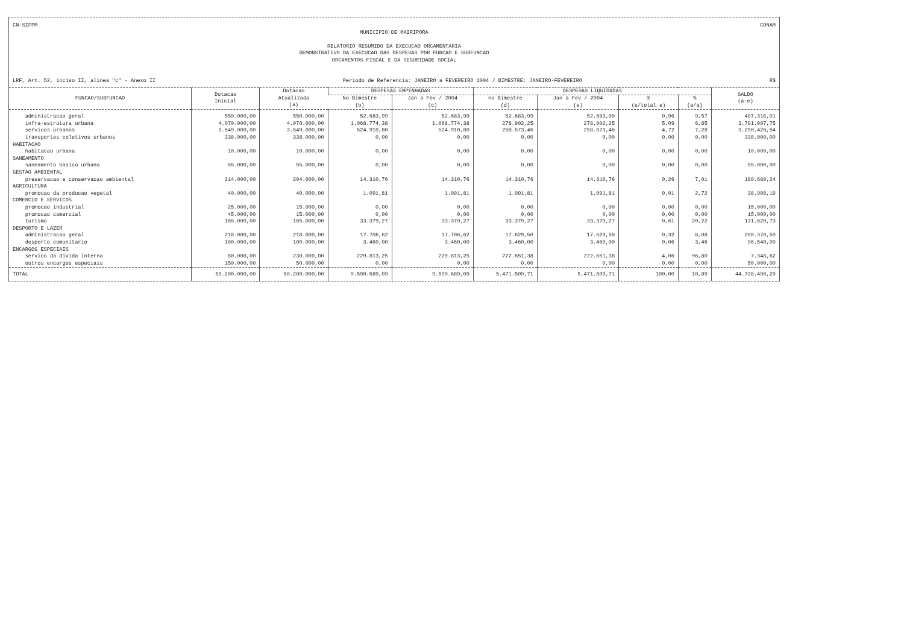CN-SIFPM CONAM
MUNICIPIO DE MAIRIPORA
RELATORIO RESUMIDO DA EXECUCAO ORCAMENTARIA
DEMONSTRATIVO DA EXECUCAO DAS DESPESAS POR FUNCAO E SUBFUNCAO
ORCAMENTOS FISCAL E DA SEGURIDADE SOCIAL
LRF, Art. 52, inciso II, alinea "c" - Anexo II Periodo de Referencia: JANEIRO a FEVEREIRO 2004 / BIMESTRE: JANEIRO-FEVEREIRO R$
| FUNCAO/SUBFUNCAO | Dotacao Inicial | Dotacao Atualizada (a) | DESPESAS EMPENHADAS | | DESPESAS LIQUIDADAS | | | | SALDO (a-e) |
| --- | --- | --- | --- | --- | --- | --- | --- | --- | --- |
| | | | No Bimestre (b) | Jan a Fev / 2004 (c) | no Bimestre (d) | Jan a Fev / 2004 (e) | % (e/total e) | % (e/a) | |
| administracao geral | 550.000,00 | 550.000,00 | 52.683,99 | 52.683,99 | 52.683,99 | 52.683,99 | 0,96 | 9,57 | 497.316,01 |
| infra-estrutura urbana | 4.070.000,00 | 4.070.000,00 | 1.068.774,38 | 1.068.774,38 | 278.902,25 | 278.902,25 | 5,09 | 6,85 | 3.791.097,75 |
| servicos urbanos | 3.549.000,00 | 3.549.000,00 | 524.910,80 | 524.910,80 | 258.573,46 | 258.573,46 | 4,72 | 7,28 | 3.290.426,54 |
| transportes coletivos urbanos | 338.000,00 | 338.000,00 | 0,00 | 0,00 | 0,00 | 0,00 | 0,00 | 0,00 | 338.000,00 |
| HABITACAO | | | | | | | | | |
| habitacao urbana | 10.000,00 | 10.000,00 | 0,00 | 0,00 | 0,00 | 0,00 | 0,00 | 0,00 | 10.000,00 |
| SANEAMENTO | | | | | | | | | |
| saneamento basico urbano | 55.000,00 | 55.000,00 | 0,00 | 0,00 | 0,00 | 0,00 | 0,00 | 0,00 | 55.000,00 |
| GESTAO AMBIENTAL | | | | | | | | | |
| preservacao e conservacao ambiental | 214.000,00 | 204.000,00 | 14.310,76 | 14.310,76 | 14.310,76 | 14.310,76 | 0,26 | 7,01 | 189.689,24 |
| AGRICULTURA | | | | | | | | | |
| promocao da producao vegetal | 40.000,00 | 40.000,00 | 1.091,81 | 1.091,81 | 1.091,81 | 1.091,81 | 0,01 | 2,72 | 38.908,19 |
| COMERCIO E SERVICOS | | | | | | | | | |
| promocao industrial | 25.000,00 | 15.000,00 | 0,00 | 0,00 | 0,00 | 0,00 | 0,00 | 0,00 | 15.000,00 |
| promocao comercial | 45.000,00 | 15.000,00 | 0,00 | 0,00 | 0,00 | 0,00 | 0,00 | 0,00 | 15.000,00 |
| turismo | 165.000,00 | 165.000,00 | 33.379,27 | 33.379,27 | 33.379,27 | 33.379,27 | 0,61 | 20,22 | 131.620,73 |
| DESPORTO E LAZER | | | | | | | | | |
| administracao geral | 218.000,00 | 218.000,00 | 17.706,62 | 17.706,62 | 17.629,50 | 17.629,50 | 0,32 | 8,08 | 200.370,50 |
| desporto comunitario | 100.000,00 | 100.000,00 | 3.460,00 | 3.460,00 | 3.460,00 | 3.460,00 | 0,06 | 3,46 | 96.540,00 |
| ENCARGOS ESPECIAIS | | | | | | | | | |
| servico da divida interna | 80.000,00 | 230.000,00 | 229.813,25 | 229.813,25 | 222.651,38 | 222.651,38 | 4,06 | 96,80 | 7.348,62 |
| outros encargos especiais | 150.000,00 | 50.000,00 | 0,00 | 0,00 | 0,00 | 0,00 | 0,00 | 0,00 | 50.000,00 |
| TOTAL | 50.200.000,00 | 50.200.000,00 | 9.590.689,09 | 9.590.689,09 | 5.471.509,71 | 5.471.509,71 | 100,00 | 10,89 | 44.728.490,29 |